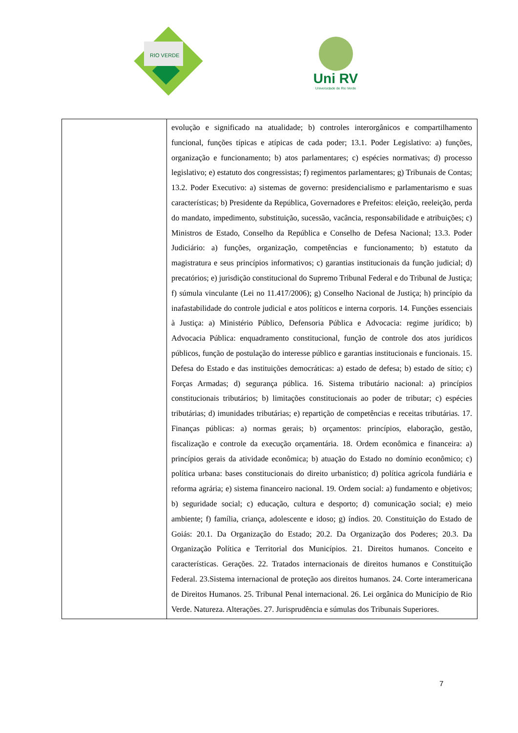RIO VERDE
Uni RV
Universidade de Rio Verde
| | evolução e significado na atualidade; b) controles interorgânicos e compartilhamento funcional, funções típicas e atípicas de cada poder; 13.1. Poder Legislativo: a) funções, organização e funcionamento; b) atos parlamentares; c) espécies normativas; d) processo legislativo; e) estatuto dos congressistas; f) regimentos parlamentares; g) Tribunais de Contas; 13.2. Poder Executivo: a) sistemas de governo: presidencialismo e parlamentarismo e suas características; b) Presidente da República, Governadores e Prefeitos: eleição, reeleição, perda do mandato, impedimento, substituição, sucessão, vacância, responsabilidade e atribuições; c) Ministros de Estado, Conselho da República e Conselho de Defesa Nacional; 13.3. Poder Judiciário: a) funções, organização, competências e funcionamento; b) estatuto da magistratura e seus princípios informativos; c) garantias institucionais da função judicial; d) precatórios; e) jurisdição constitucional do Supremo Tribunal Federal e do Tribunal de Justiça; f) súmula vinculante (Lei no 11.417/2006); g) Conselho Nacional de Justiça; h) princípio da inafastabilidade do controle judicial e atos políticos e interna corporis. 14. Funções essenciais à Justiça: a) Ministério Público, Defensoria Pública e Advocacia: regime jurídico; b) Advocacia Pública: enquadramento constitucional, função de controle dos atos jurídicos públicos, função de postulação do interesse público e garantias institucionais e funcionais. 15. Defesa do Estado e das instituições democráticas: a) estado de defesa; b) estado de sítio; c) Forças Armadas; d) segurança pública. 16. Sistema tributário nacional: a) princípios constitucionais tributários; b) limitações constitucionais ao poder de tributar; c) espécies tributárias; d) imunidades tributárias; e) repartição de competências e receitas tributárias. 17. Finanças públicas: a) normas gerais; b) orçamentos: princípios, elaboração, gestão, fiscalização e controle da execução orçamentária. 18. Ordem econômica e financeira: a) princípios gerais da atividade econômica; b) atuação do Estado no domínio econômico; c) política urbana: bases constitucionais do direito urbanístico; d) política agrícola fundiária e reforma agrária; e) sistema financeiro nacional. 19. Ordem social: a) fundamento e objetivos; b) seguridade social; c) educação, cultura e desporto; d) comunicação social; e) meio ambiente; f) família, criança, adolescente e idoso; g) índios. 20. Constituição do Estado de Goiás: 20.1. Da Organização do Estado; 20.2. Da Organização dos Poderes; 20.3. Da Organização Política e Territorial dos Municípios. 21. Direitos humanos. Conceito e características. Gerações. 22. Tratados internacionais de direitos humanos e Constituição Federal. 23.Sistema internacional de proteção aos direitos humanos. 24. Corte interamericana de Direitos Humanos. 25. Tribunal Penal internacional. 26. Lei orgânica do Município de Rio Verde. Natureza. Alterações. 27. Jurisprudência e súmulas dos Tribunais Superiores. |
7